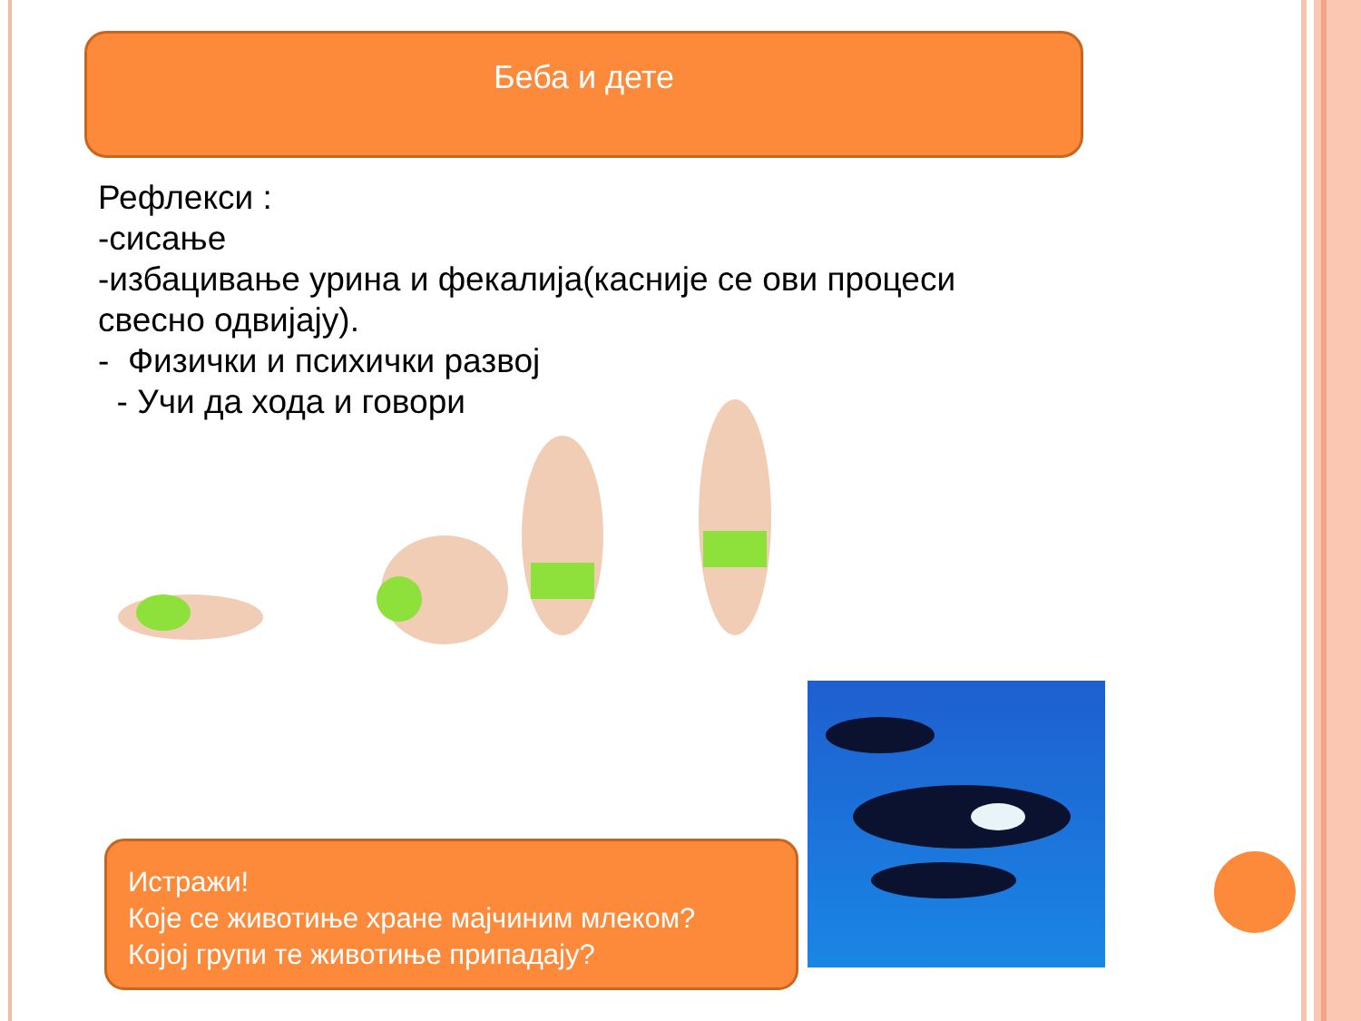Беба и дете
Рефлекси :
-сисање
-избацивање урина и фекалија(касније се ови процеси свесно одвијају).
- Физички и психички развој
- Учи да хода и говори
Истражи!
Које се животиње хране мајчиним млеком?
Којој групи те животиње припадају?